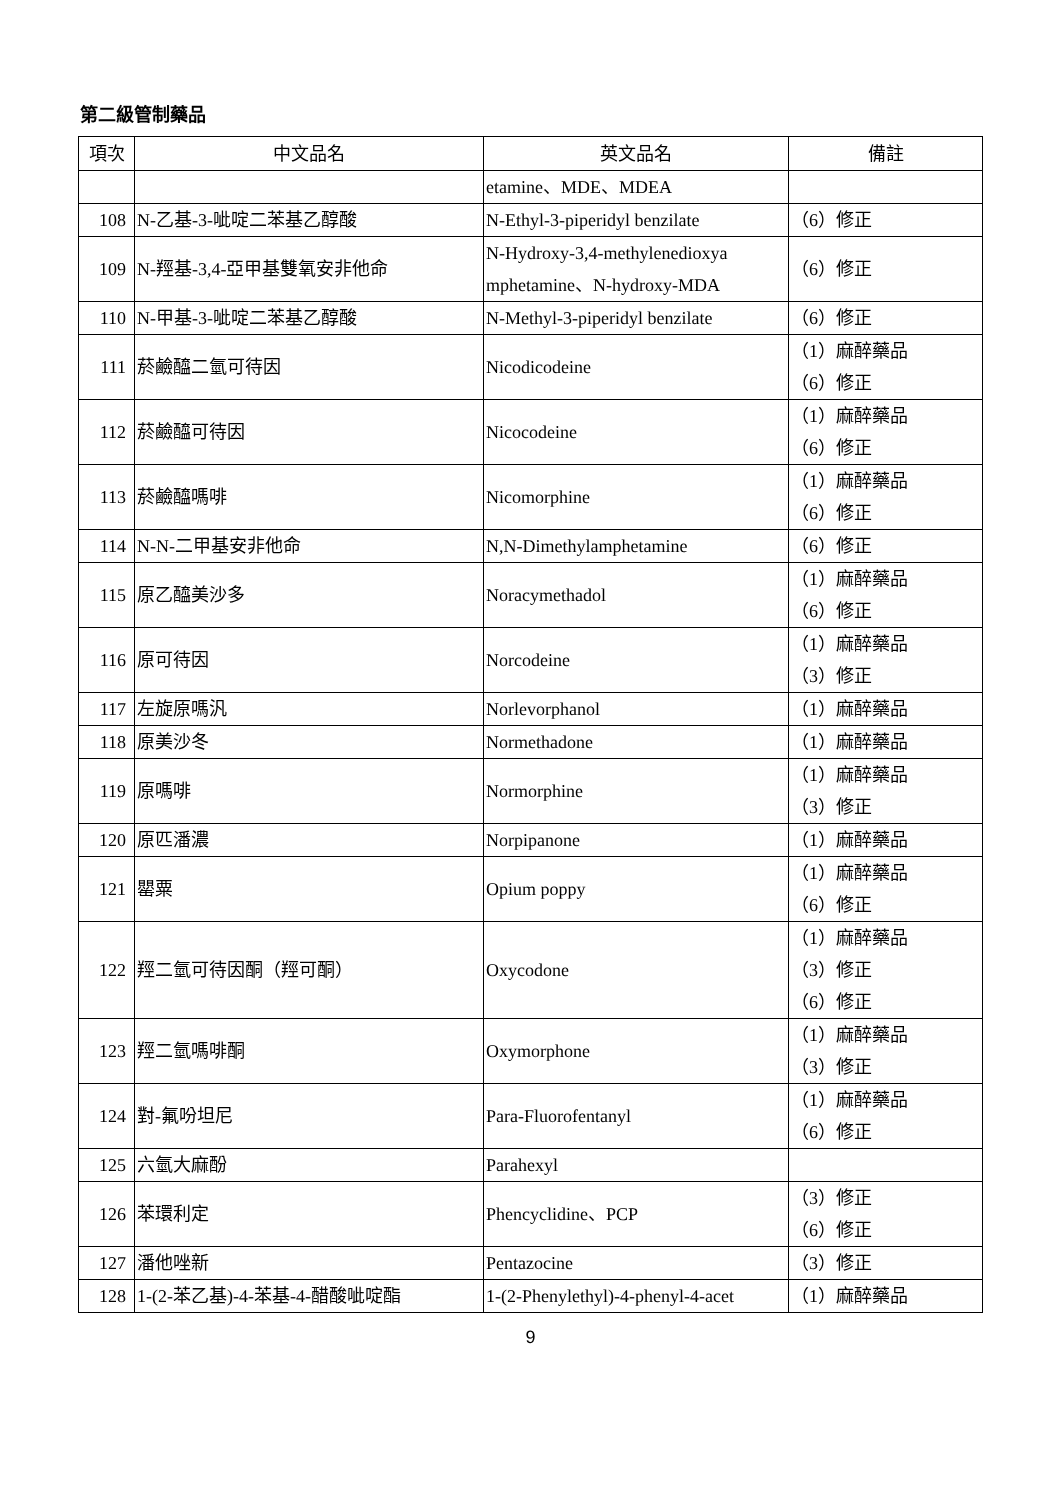第二級管制藥品
| 項次 | 中文品名 | 英文品名 | 備註 |
| --- | --- | --- | --- |
| | | etamine、MDE、MDEA | |
| 108 | N-乙基-3-呲啶二苯基乙醇酸 | N-Ethyl-3-piperidyl benzilate | （6）修正 |
| 109 | N-羥基-3,4-亞甲基雙氧安非他命 | N-Hydroxy-3,4-methylenedioxya mphetamine、N-hydroxy-MDA | （6）修正 |
| 110 | N-甲基-3-呲啶二苯基乙醇酸 | N-Methyl-3-piperidyl benzilate | （6）修正 |
| 111 | 菸鹼醯二氫可待因 | Nicodicodeine | （1）麻醉藥品 （6）修正 |
| 112 | 菸鹼醯可待因 | Nicocodeine | （1）麻醉藥品 （6）修正 |
| 113 | 菸鹼醯嗎啡 | Nicomorphine | （1）麻醉藥品 （6）修正 |
| 114 | N-N-二甲基安非他命 | N,N-Dimethylamphetamine | （6）修正 |
| 115 | 原乙醯美沙多 | Noracymethadol | （1）麻醉藥品 （6）修正 |
| 116 | 原可待因 | Norcodeine | （1）麻醉藥品 （3）修正 |
| 117 | 左旋原嗎汎 | Norlevorphanol | （1）麻醉藥品 |
| 118 | 原美沙冬 | Normethadone | （1）麻醉藥品 |
| 119 | 原嗎啡 | Normorphine | （1）麻醉藥品 （3）修正 |
| 120 | 原匹潘濃 | Norpipanone | （1）麻醉藥品 |
| 121 | 罌粟 | Opium poppy | （1）麻醉藥品 （6）修正 |
| 122 | 羥二氫可待因酮（羥可酮） | Oxycodone | （1）麻醉藥品 （3）修正 （6）修正 |
| 123 | 羥二氫嗎啡酮 | Oxymorphone | （1）麻醉藥品 （3）修正 |
| 124 | 對-氟吩坦尼 | Para-Fluorofentanyl | （1）麻醉藥品 （6）修正 |
| 125 | 六氫大麻酚 | Parahexyl | |
| 126 | 苯環利定 | Phencyclidine、PCP | （3）修正 （6）修正 |
| 127 | 潘他唑新 | Pentazocine | （3）修正 |
| 128 | 1-(2-苯乙基)-4-苯基-4-醋酸呲啶酯 | 1-(2-Phenylethyl)-4-phenyl-4-acet | （1）麻醉藥品 |
9